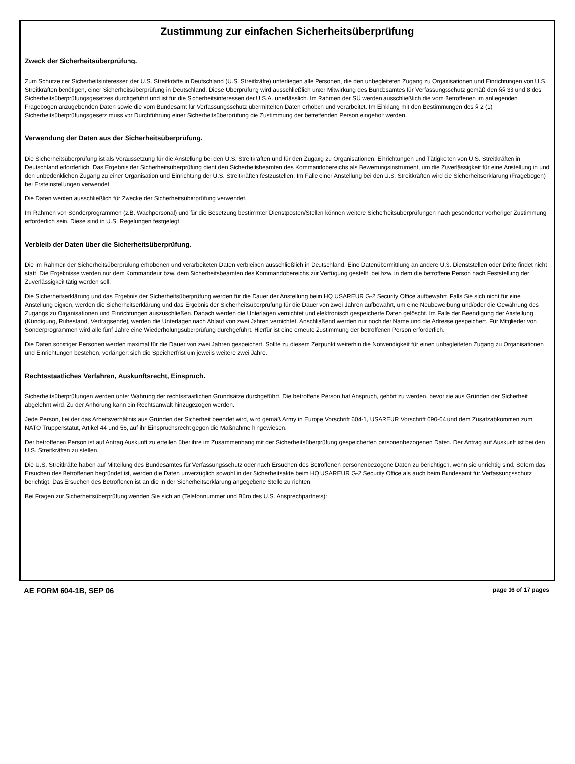Zustimmung zur einfachen Sicherheitsüberprüfung
Zweck der Sicherheitsüberprüfung.
Zum Schutze der Sicherheitsinteressen der U.S. Streitkräfte in Deutschland (U.S. Streitkräfte) unterliegen alle Personen, die den unbegleiteten Zugang zu Organisationen und Einrichtungen von U.S. Streitkräften benötigen, einer Sicherheitsüberprüfung in Deutschland. Diese Überprüfung wird ausschließlich unter Mitwirkung des Bundesamtes für Verfassungsschutz gemäß den §§ 33 und 8 des Sicherheitsüberprüfungsgesetzes durchgeführt und ist für die Sicherheitsinteressen der U.S.A. unerlässlich. Im Rahmen der SÜ werden ausschließlich die vom Betroffenen im anliegenden Fragebogen anzugebenden Daten sowie die vom Bundesamt für Verfassungsschutz übermittelten Daten erhoben und verarbeitet. Im Einklang mit den Bestimmungen des § 2 (1) Sicherheitsüberprüfungsgesetz muss vor Durchführung einer Sicherheitsüberprüfung die Zustimmung der betreffenden Person eingeholt werden.
Verwendung der Daten aus der Sicherheitsüberprüfung.
Die Sicherheitsüberprüfung ist als Voraussetzung für die Anstellung bei den U.S. Streitkräften und für den Zugang zu Organisationen, Einrichtungen und Tätigkeiten von U.S. Streitkräften in Deutschland erforderlich. Das Ergebnis der Sicherheitsüberprüfung dient den Sicherheitsbeamten des Kommandobereichs als Bewertungsinstrument, um die Zuverlässigkeit für eine Anstellung in und den unbedenklichen Zugang zu einer Organisation und Einrichtung der U.S. Streitkräften festzustellen. Im Falle einer Anstellung bei den U.S. Streitkräften wird die Sicherheitserklärung (Fragebogen) bei Ersteinstellungen verwendet.
Die Daten werden ausschließlich für Zwecke der Sicherheitsüberprüfung verwendet.
Im Rahmen von Sonderprogrammen (z.B. Wachpersonal) und für die Besetzung bestimmter Dienstposten/Stellen können weitere Sicherheitsüberprüfungen nach gesonderter vorheriger Zustimmung erforderlich sein. Diese sind in U.S. Regelungen festgelegt.
Verbleib der Daten über die Sicherheitsüberprüfung.
Die im Rahmen der Sicherheitsüberprüfung erhobenen und verarbeiteten Daten verbleiben ausschließlich in Deutschland. Eine Datenübermittlung an andere U.S. Dienststellen oder Dritte findet nicht statt. Die Ergebnisse werden nur dem Kommandeur bzw. dem Sicherheitsbeamten des Kommandobereichs zur Verfügung gestellt, bei bzw. in dem die betroffene Person nach Feststellung der Zuverlässigkeit tätig werden soll.
Die Sicherheitserklärung und das Ergebnis der Sicherheitsüberprüfung werden für die Dauer der Anstellung beim HQ USAREUR G-2 Security Office aufbewahrt. Falls Sie sich nicht für eine Anstellung eignen, werden die Sicherheitserklärung und das Ergebnis der Sicherheitsüberprüfung für die Dauer von zwei Jahren aufbewahrt, um eine Neubewerbung und/oder die Gewährung des Zugangs zu Organisationen und Einrichtungen auszuschließen. Danach werden die Unterlagen vernichtet und elektronisch gespeicherte Daten gelöscht. Im Falle der Beendigung der Anstellung (Kündigung, Ruhestand, Vertragsende), werden die Unterlagen nach Ablauf von zwei Jahren vernichtet. Anschließend werden nur noch der Name und die Adresse gespeichert. Für Mitglieder von Sonderprogrammen wird alle fünf Jahre eine Wiederholungsüberprüfung durchgeführt. Hierfür ist eine erneute Zustimmung der betroffenen Person erforderlich.
Die Daten sonstiger Personen werden maximal für die Dauer von zwei Jahren gespeichert. Sollte zu diesem Zeitpunkt weiterhin die Notwendigkeit für einen unbegleiteten Zugang zu Organisationen und Einrichtungen bestehen, verlängert sich die Speicherfrist um jeweils weitere zwei Jahre.
Rechtsstaatliches Verfahren, Auskunftsrecht, Einspruch.
Sicherheitsüberprüfungen werden unter Wahrung der rechtsstaatlichen Grundsätze durchgeführt. Die betroffene Person hat Anspruch, gehört zu werden, bevor sie aus Gründen der Sicherheit abgelehnt wird. Zu der Anhörung kann ein Rechtsanwalt hinzugezogen werden.
Jede Person, bei der das Arbeitsverhältnis aus Gründen der Sicherheit beendet wird, wird gemäß Army in Europe Vorschrift 604-1, USAREUR Vorschrift 690-64 und dem Zusatzabkommen zum NATO Truppenstatut, Artikel 44 und 56, auf ihr Einspruchsrecht gegen die Maßnahme hingewiesen.
Der betroffenen Person ist auf Antrag Auskunft zu erteilen über ihre im Zusammenhang mit der Sicherheitsüberprüfung gespeicherten personenbezogenen Daten. Der Antrag auf Auskunft ist bei den U.S. Streitkräften zu stellen.
Die U.S. Streitkräfte haben auf Mitteilung des Bundesamtes für Verfassungsschutz oder nach Ersuchen des Betroffenen personenbezogene Daten zu berichtigen, wenn sie unrichtig sind. Sofern das Ersuchen des Betroffenen begründet ist, werden die Daten unverzüglich sowohl in der Sicherheitsakte beim HQ USAREUR G-2 Security Office als auch beim Bundesamt für Verfassungsschutz berichtigt. Das Ersuchen des Betroffenen ist an die in der Sicherheitserklärung angegebene Stelle zu richten.
Bei Fragen zur Sicherheitsüberprüfung wenden Sie sich an (Telefonnummer und Büro des U.S. Ansprechpartners):
AE FORM 604-1B, SEP 06 page 16 of 17 pages